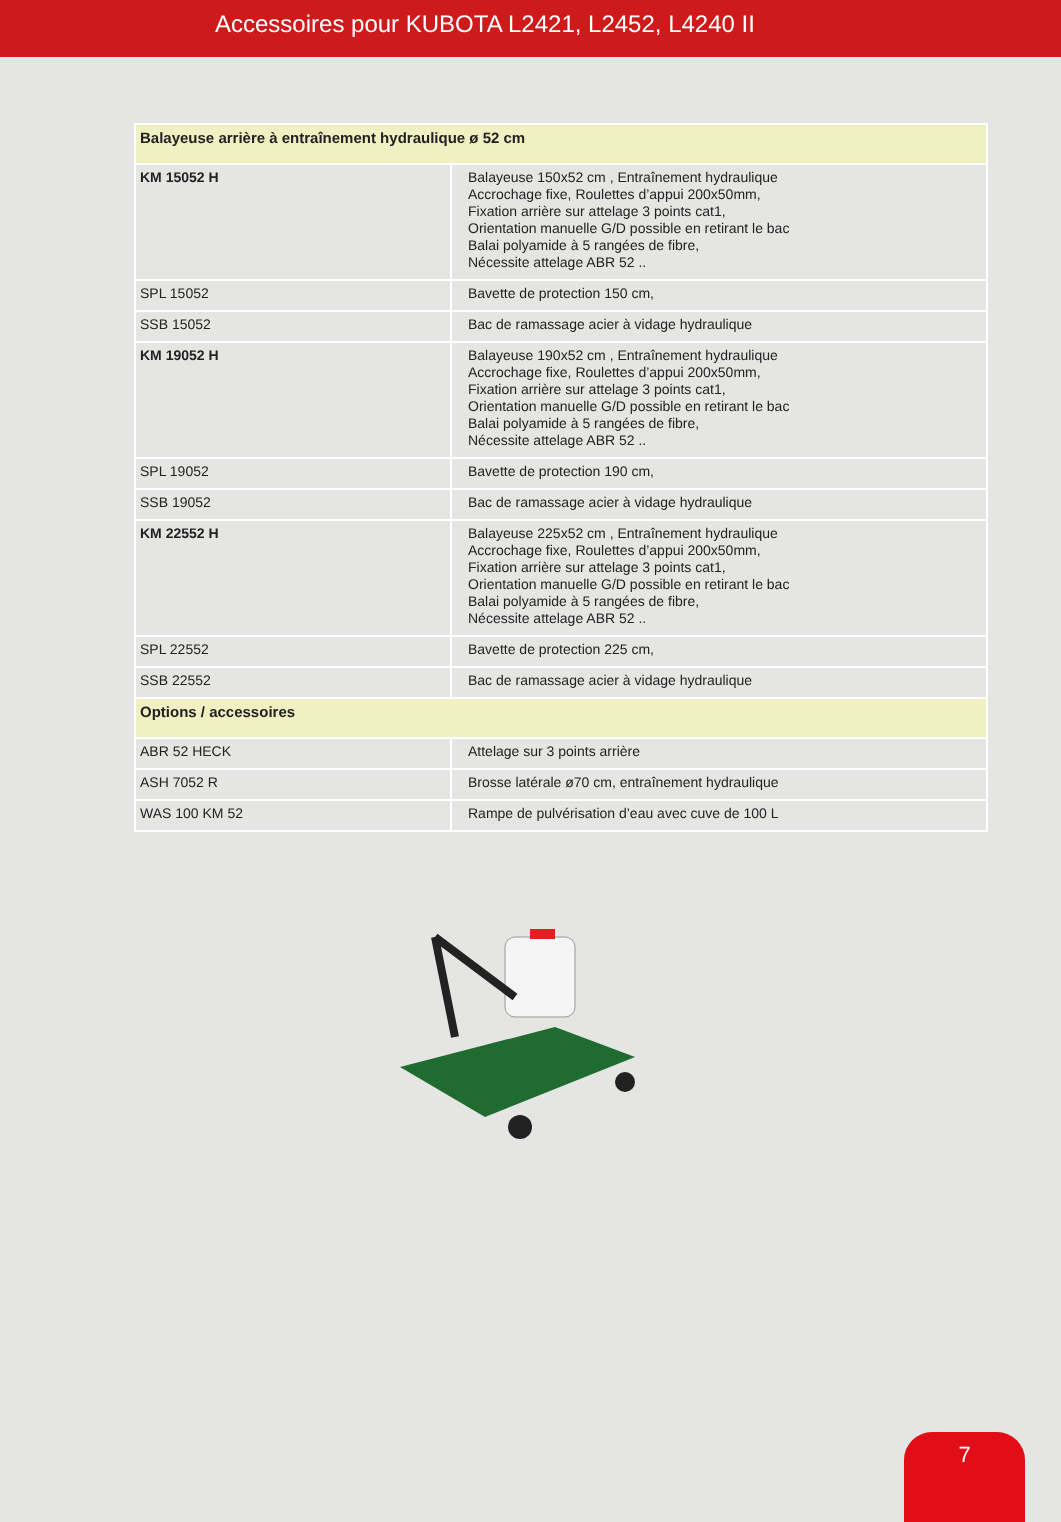Accessoires pour KUBOTA L2421, L2452, L4240 II
| Balayeuse arrière à entraînement hydraulique ø 52 cm | |
| --- | --- |
| KM 15052 H | Balayeuse 150x52 cm , Entraînement hydraulique Accrochage fixe, Roulettes d’appui 200x50mm, Fixation arrière sur attelage 3 points cat1, Orientation manuelle G/D possible en retirant le bac Balai polyamide à 5 rangées de fibre, Nécessite attelage ABR 52 .. |
| SPL 15052 | Bavette de protection 150 cm, |
| SSB 15052 | Bac de ramassage acier à vidage hydraulique |
| KM 19052 H | Balayeuse 190x52 cm , Entraînement hydraulique Accrochage fixe, Roulettes d’appui 200x50mm, Fixation arrière sur attelage 3 points cat1, Orientation manuelle G/D possible en retirant le bac Balai polyamide à 5 rangées de fibre, Nécessite attelage ABR 52 .. |
| SPL 19052 | Bavette de protection 190 cm, |
| SSB 19052 | Bac de ramassage acier à vidage hydraulique |
| KM 22552 H | Balayeuse 225x52 cm , Entraînement hydraulique Accrochage fixe, Roulettes d’appui 200x50mm, Fixation arrière sur attelage 3 points cat1, Orientation manuelle G/D possible en retirant le bac Balai polyamide à 5 rangées de fibre, Nécessite attelage ABR 52 .. |
| SPL 22552 | Bavette de protection 225 cm, |
| SSB 22552 | Bac de ramassage acier à vidage hydraulique |
| Options / accessoires | |
| ABR 52 HECK | Attelage sur 3 points arrière |
| ASH 7052 R | Brosse latérale ø70 cm, entraînement hydraulique |
| WAS 100 KM 52 | Rampe de pulvérisation d’eau avec cuve de 100 L |
7